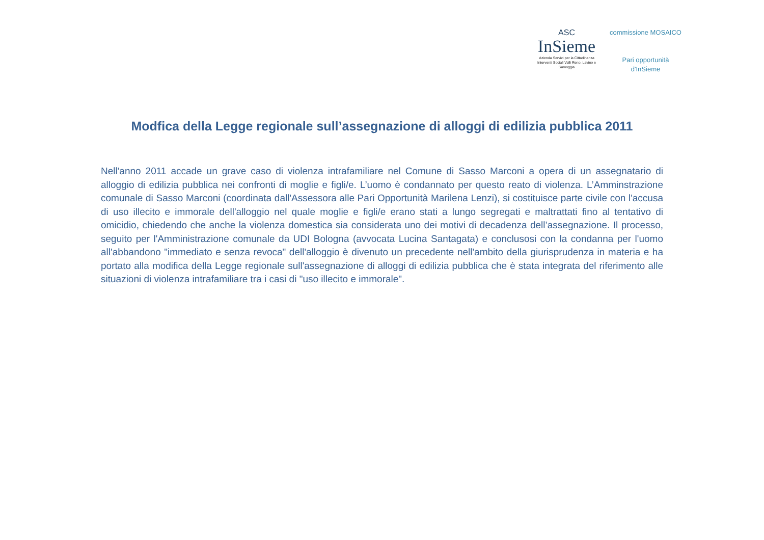ASC
InSieme
Azienda Servizi per la Cittadinanza
Interventi Sociali Valli Reno, Lavino e Samoggia
commissione MOSAICO
Pari opportunità d'InSieme
Modfica della Legge regionale sull’assegnazione di alloggi di edilizia pubblica 2011
Nell'anno 2011 accade un grave caso di violenza intrafamiliare nel Comune di Sasso Marconi a opera di un assegnatario di alloggio di edilizia pubblica nei confronti di moglie e figli/e. L’uomo è condannato per questo reato di violenza. L’Amminstrazione comunale di Sasso Marconi (coordinata dall'Assessora alle Pari Opportunità Marilena Lenzi), si costituisce parte civile con l'accusa di uso illecito e immorale dell'alloggio nel quale moglie e figli/e erano stati a lungo segregati e maltrattati fino al tentativo di omicidio, chiedendo che anche la violenza domestica sia considerata uno dei motivi di decadenza dell’assegnazione. Il processo, seguito per l'Amministrazione comunale da UDI Bologna (avvocata Lucina Santagata) e conclusosi con la condanna per l'uomo all'abbandono "immediato e senza revoca" dell'alloggio è divenuto un precedente nell'ambito della giurisprudenza in materia e ha portato alla modifica della Legge regionale sull'assegnazione di alloggi di edilizia pubblica che è stata integrata del riferimento alle situazioni di violenza intrafamiliare tra i casi di "uso illecito e immorale".